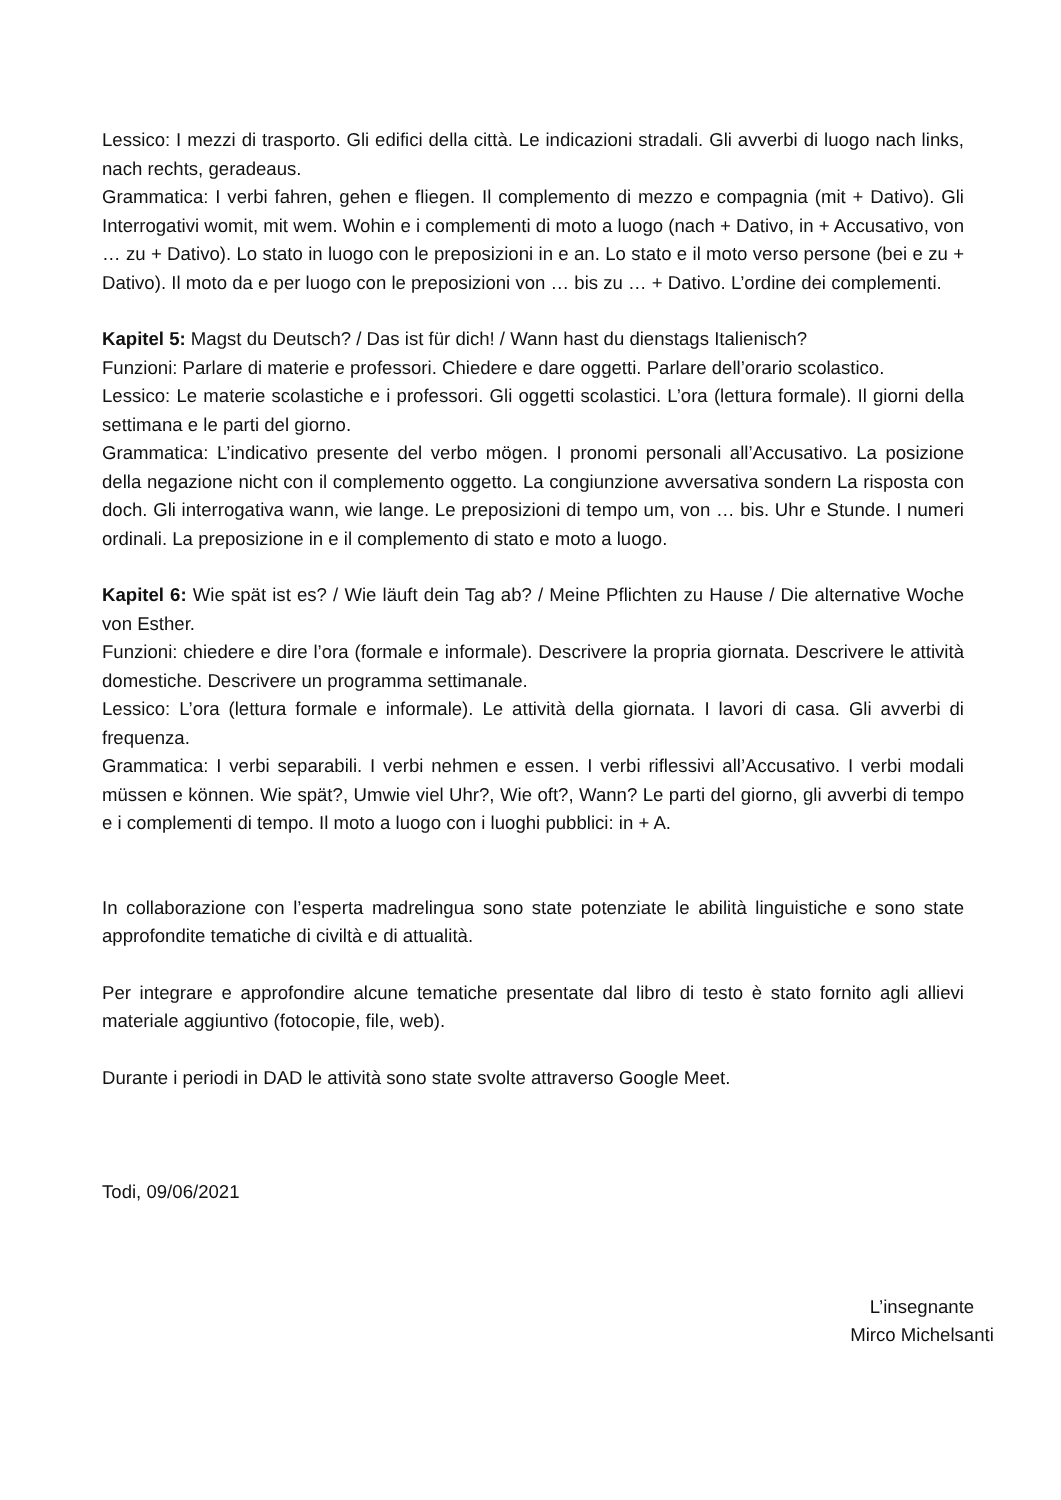Lessico: I mezzi di trasporto. Gli edifici della città. Le indicazioni stradali. Gli avverbi di luogo nach links, nach rechts, geradeaus.
Grammatica: I verbi fahren, gehen e fliegen. Il complemento di mezzo e compagnia (mit + Dativo). Gli Interrogativi womit, mit wem. Wohin e i complementi di moto a luogo (nach + Dativo, in + Accusativo, von … zu + Dativo). Lo stato in luogo con le preposizioni in e an. Lo stato e il moto verso persone (bei e zu + Dativo). Il moto da e per luogo con le preposizioni von … bis zu … + Dativo. L’ordine dei complementi.
Kapitel 5: Magst du Deutsch? / Das ist für dich! / Wann hast du dienstags Italienisch?
Funzioni: Parlare di materie e professori. Chiedere e dare oggetti. Parlare dell’orario scolastico.
Lessico: Le materie scolastiche e i professori. Gli oggetti scolastici. L’ora (lettura formale). Il giorni della settimana e le parti del giorno.
Grammatica: L’indicativo presente del verbo mögen. I pronomi personali all’Accusativo. La posizione della negazione nicht con il complemento oggetto. La congiunzione avversativa sondern La risposta con doch. Gli interrogativa wann, wie lange. Le preposizioni di tempo um, von … bis. Uhr e Stunde. I numeri ordinali. La preposizione in e il complemento di stato e moto a luogo.
Kapitel 6: Wie spät ist es? / Wie läuft dein Tag ab? / Meine Pflichten zu Hause / Die alternative Woche von Esther.
Funzioni: chiedere e dire l’ora (formale e informale). Descrivere la propria giornata. Descrivere le attività domestiche. Descrivere un programma settimanale.
Lessico: L’ora (lettura formale e informale). Le attività della giornata. I lavori di casa. Gli avverbi di frequenza.
Grammatica: I verbi separabili. I verbi nehmen e essen. I verbi riflessivi all’Accusativo. I verbi modali müssen e können. Wie spät?, Umwie viel Uhr?, Wie oft?, Wann? Le parti del giorno, gli avverbi di tempo e i complementi di tempo. Il moto a luogo con i luoghi pubblici: in + A.
In collaborazione con l’esperta madrelingua sono state potenziate le abilità linguistiche e sono state approfondite tematiche di civiltà e di attualità.
Per integrare e approfondire alcune tematiche presentate dal libro di testo è stato fornito agli allievi materiale aggiuntivo (fotocopie, file, web).
Durante i periodi in DAD le attività sono state svolte attraverso Google Meet.
Todi, 09/06/2021
L’insegnante
Mirco Michelsanti